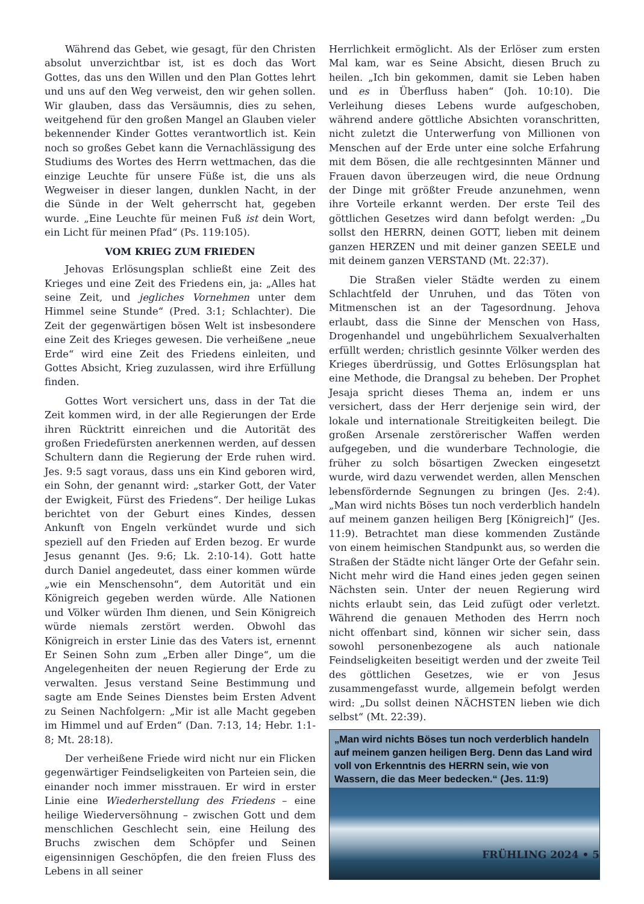Während das Gebet, wie gesagt, für den Christen absolut unverzichtbar ist, ist es doch das Wort Gottes, das uns den Willen und den Plan Gottes lehrt und uns auf den Weg verweist, den wir gehen sollen. Wir glauben, dass das Versäumnis, dies zu sehen, weitgehend für den großen Mangel an Glauben vieler bekennender Kinder Gottes verantwortlich ist. Kein noch so großes Gebet kann die Vernachlässigung des Studiums des Wortes des Herrn wettmachen, das die einzige Leuchte für unsere Füße ist, die uns als Wegweiser in dieser langen, dunklen Nacht, in der die Sünde in der Welt geherrscht hat, gegeben wurde. „Eine Leuchte für meinen Fuß ist dein Wort, ein Licht für meinen Pfad“ (Ps. 119:105).
VOM KRIEG ZUM FRIEDEN
Jehovas Erlösungsplan schließt eine Zeit des Krieges und eine Zeit des Friedens ein, ja: „Alles hat seine Zeit, und jegliches Vornehmen unter dem Himmel seine Stunde“ (Pred. 3:1; Schlachter). Die Zeit der gegenwärtigen bösen Welt ist insbesondere eine Zeit des Krieges gewesen. Die verheißene „neue Erde“ wird eine Zeit des Friedens einleiten, und Gottes Absicht, Krieg zuzulassen, wird ihre Erfüllung finden.
Gottes Wort versichert uns, dass in der Tat die Zeit kommen wird, in der alle Regierungen der Erde ihren Rücktritt einreichen und die Autorität des großen Friedefürsten anerkennen werden, auf dessen Schultern dann die Regierung der Erde ruhen wird. Jes. 9:5 sagt voraus, dass uns ein Kind geboren wird, ein Sohn, der genannt wird: „starker Gott, der Vater der Ewigkeit, Fürst des Friedens“. Der heilige Lukas berichtet von der Geburt eines Kindes, dessen Ankunft von Engeln verkündet wurde und sich speziell auf den Frieden auf Erden bezog. Er wurde Jesus genannt (Jes. 9:6; Lk. 2:10-14). Gott hatte durch Daniel angedeutet, dass einer kommen würde „wie ein Menschensohn“, dem Autorität und ein Königreich gegeben werden würde. Alle Nationen und Völker würden Ihm dienen, und Sein Königreich würde niemals zerstört werden. Obwohl das Königreich in erster Linie das des Vaters ist, ernennt Er Seinen Sohn zum „Erben aller Dinge“, um die Angelegenheiten der neuen Regierung der Erde zu verwalten. Jesus verstand Seine Bestimmung und sagte am Ende Seines Dienstes beim Ersten Advent zu Seinen Nachfolgern: „Mir ist alle Macht gegeben im Himmel und auf Erden“ (Dan. 7:13, 14; Hebr. 1:1-8; Mt. 28:18).
Der verheißene Friede wird nicht nur ein Flicken gegenwärtiger Feindseligkeiten von Parteien sein, die einander noch immer misstrauen. Er wird in erster Linie eine Wiederherstellung des Friedens – eine heilige Wiederversöhnung – zwischen Gott und dem menschlichen Geschlecht sein, eine Heilung des Bruchs zwischen dem Schöpfer und Seinen eigensinnigen Geschöpfen, die den freien Fluss des Lebens in all seiner
Herrlichkeit ermöglicht. Als der Erlöser zum ersten Mal kam, war es Seine Absicht, diesen Bruch zu heilen. „Ich bin gekommen, damit sie Leben haben und es in Überfluss haben“ (Joh. 10:10). Die Verleihung dieses Lebens wurde aufgeschoben, während andere göttliche Absichten voranschritten, nicht zuletzt die Unterwerfung von Millionen von Menschen auf der Erde unter eine solche Erfahrung mit dem Bösen, die alle rechtgesinnten Männer und Frauen davon überzeugen wird, die neue Ordnung der Dinge mit größter Freude anzunehmen, wenn ihre Vorteile erkannt werden. Der erste Teil des göttlichen Gesetzes wird dann befolgt werden: „Du sollst den HERRN, deinen GOTT, lieben mit deinem ganzen HERZEN und mit deiner ganzen SEELE und mit deinem ganzen VERSTAND (Mt. 22:37).
Die Straßen vieler Städte werden zu einem Schlachtfeld der Unruhen, und das Töten von Mitmenschen ist an der Tagesordnung. Jehova erlaubt, dass die Sinne der Menschen von Hass, Drogenhandel und ungebührlichem Sexualverhalten erfüllt werden; christlich gesinnte Völker werden des Krieges überdrüssig, und Gottes Erlösungsplan hat eine Methode, die Drangsal zu beheben. Der Prophet Jesaja spricht dieses Thema an, indem er uns versichert, dass der Herr derjenige sein wird, der lokale und internationale Streitigkeiten beilegt. Die großen Arsenale zerstörerischer Waffen werden aufgegeben, und die wunderbare Technologie, die früher zu solch bösartigen Zwecken eingesetzt wurde, wird dazu verwendet werden, allen Menschen lebensfördernde Segnungen zu bringen (Jes. 2:4). „Man wird nichts Böses tun noch verderblich handeln auf meinem ganzen heiligen Berg [Königreich]“ (Jes. 11:9). Betrachtet man diese kommenden Zustände von einem heimischen Standpunkt aus, so werden die Straßen der Städte nicht länger Orte der Gefahr sein. Nicht mehr wird die Hand eines jeden gegen seinen Nächsten sein. Unter der neuen Regierung wird nichts erlaubt sein, das Leid zufügt oder verletzt. Während die genauen Methoden des Herrn noch nicht offenbart sind, können wir sicher sein, dass sowohl personenbezogene als auch nationale Feindseligkeiten beseitigt werden und der zweite Teil des göttlichen Gesetzes, wie er von Jesus zusammengefasst wurde, allgemein befolgt werden wird: „Du sollst deinen NÄCHSTEN lieben wie dich selbst“ (Mt. 22:39).
„Man wird nichts Böses tun noch verderblich handeln auf meinem ganzen heiligen Berg. Denn das Land wird voll von Erkenntnis des HERRN sein, wie von Wassern, die das Meer bedecken.“ (Jes. 11:9)
FRÜHLING 2024 • 5